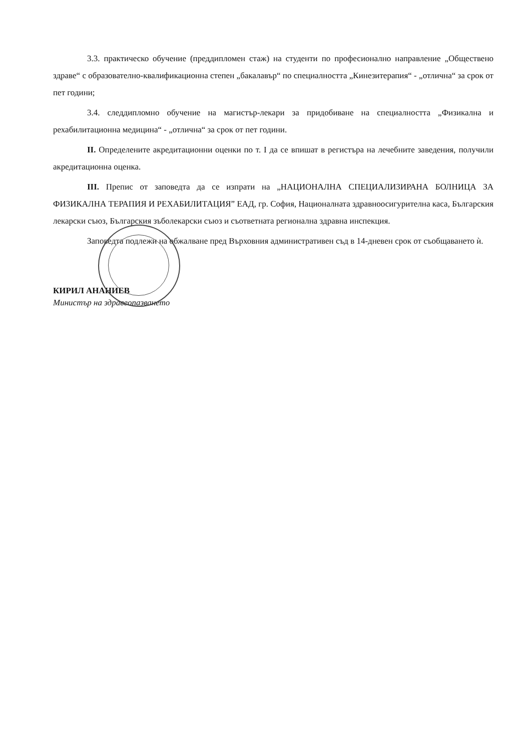3.3. практическо обучение (преддипломен стаж) на студенти по професионално направление „Обществено здраве“ с образователно-квалификационна степен „бакалавър“ по специалността „Кинезитерапия“ - „отлична“ за срок от пет години;
3.4. следдипломно обучение на магистър-лекари за придобиване на специалността „Физикална и рехабилитационна медицина“ - „отлична“ за срок от пет години.
II. Определените акредитационни оценки по т. I да се впишат в регистъра на лечебните заведения, получили акредитационна оценка.
III. Препис от заповедта да се изпрати на „НАЦИОНАЛНА СПЕЦИАЛИЗИРАНА БОЛНИЦА ЗА ФИЗИКАЛНА ТЕРАПИЯ И РЕХАБИЛИТАЦИЯ” ЕАД, гр. София, Националната здравноосигурителна каса, Българския лекарски съюз, Българския зъболекарски съюз и съответната регионална здравна инспекция.
Заповедта подлежи на обжалване пред Върховния административен съд в 14-дневен срок от съобщаването ѝ.
КИРИЛ АНАНИЕВ
Министър на здравеопазването